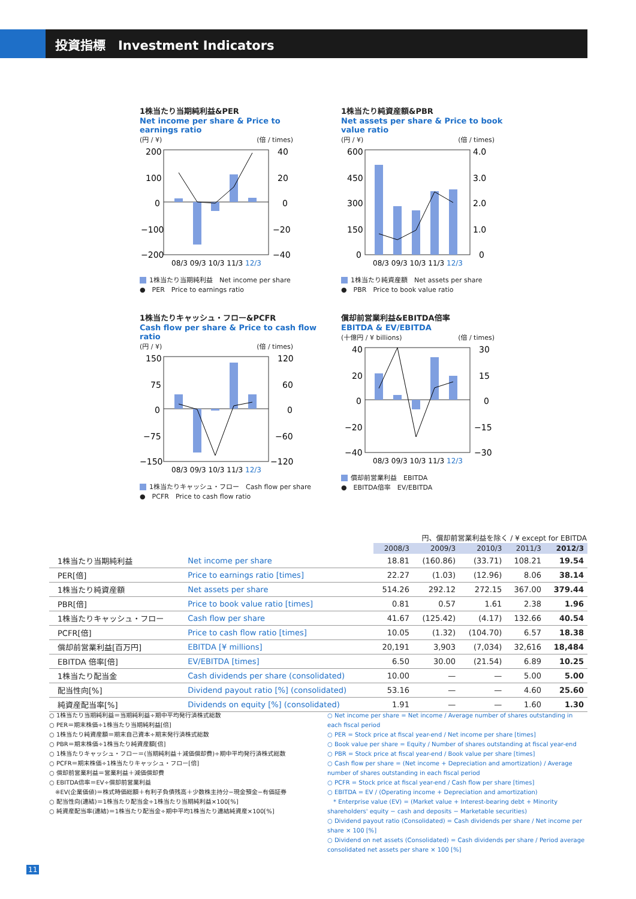投資指標　Investment Indicators
1株当たり当期純利益&PER
Net income per share & Price to earnings ratio
(円 / ¥) (倍 / times)
200
100
0
−100
−200
40
20
0
−20
−40
08/3 09/3 10/3 11/3
12/3
1株当たり当期純利益　Net income per share
●　PER　Price to earnings ratio
1株当たり純資産額&PBR
Net assets per share & Price to book value ratio
(円 / ¥) (倍 / times)
600
450
300
150
0
4.0
3.0
2.0
1.0
0
08/3 09/3 10/3 11/3
12/3
1株当たり純資産額　Net assets per share
●　PBR　Price to book value ratio
1株当たりキャッシュ・フロー&PCFR
Cash flow per share & Price to cash flow ratio
(円 / ¥) (倍 / times)
150
75
0
−75
−150
120
60
0
−60
−120
08/3 09/3 10/3 11/3
12/3
1株当たりキャッシュ・フロー　Cash flow per share
●　PCFR　Price to cash flow ratio
償却前営業利益&EBITDA倍率
EBITDA & EV/EBITDA
(十億円 / ¥ billions) (倍 / times)
40
20
0
−20
−40
30
15
0
−15
−30
08/3 09/3 10/3 11/3
12/3
償却前営業利益　EBITDA
●　EBITDA倍率　EV/EBITDA
円、償却前営業利益を除く / ¥ except for EBITDA
| | | 2008/3 | 2009/3 | 2010/3 | 2011/3 | 2012/3 |
| --- | --- | --- | --- | --- | --- | --- |
| 1株当たり当期純利益 | Net income per share | 18.81 | (160.86) | (33.71) | 108.21 | 19.54 |
| PER[倍] | Price to earnings ratio [times] | 22.27 | (1.03) | (12.96) | 8.06 | 38.14 |
| 1株当たり純資産額 | Net assets per share | 514.26 | 292.12 | 272.15 | 367.00 | 379.44 |
| PBR[倍] | Price to book value ratio [times] | 0.81 | 0.57 | 1.61 | 2.38 | 1.96 |
| 1株当たりキャッシュ・フロー | Cash flow per share | 41.67 | (125.42) | (4.17) | 132.66 | 40.54 |
| PCFR[倍] | Price to cash flow ratio [times] | 10.05 | (1.32) | (104.70) | 6.57 | 18.38 |
| 償却前営業利益[百万円] | EBITDA [¥ millions] | 20,191 | 3,903 | (7,034) | 32,616 | 18,484 |
| EBITDA 倍率[倍] | EV/EBITDA [times] | 6.50 | 30.00 | (21.54) | 6.89 | 10.25 |
| 1株当たり配当金 | Cash dividends per share (consolidated) | 10.00 | — | — | 5.00 | 5.00 |
| 配当性向[%] | Dividend payout ratio [%] (consolidated) | 53.16 | — | — | 4.60 | 25.60 |
| 純資産配当率[%] | Dividends on equity [%] (consolidated) | 1.91 | — | — | 1.60 | 1.30 |
○ 1株当たり当期純利益＝当期純利益÷期中平均発行済株式総数
○ PER＝期末株価÷1株当たり当期純利益[倍]
○ 1株当たり純資産額＝期末自己資本÷期末発行済株式総数
○ PBR＝期末株価÷1株当たり純資産額[倍]
○ 1株当たりキャッシュ・フロー＝(当期純利益＋減価償却費)÷期中平均発行済株式総数
○ PCFR＝期末株価÷1株当たりキャッシュ・フロー[倍]
○ 償却前営業利益＝営業利益＋減価償却費
○ EBITDA倍率＝EV÷償却前営業利益
　※EV(企業価値)＝株式時価総額＋有利子負債残高＋少数株主持分−現金預金−有価証券
○ 配当性向(連結)＝1株当たり配当金÷1株当たり当期純利益×100[%]
○ 純資産配当率(連結)＝1株当たり配当金÷期中平均1株当たり連結純資産×100[%]
○ Net income per share = Net income / Average number of shares outstanding in each fiscal period
○ PER = Stock price at fiscal year-end / Net income per share [times]
○ Book value per share = Equity / Number of shares outstanding at fiscal year-end
○ PBR = Stock price at fiscal year-end / Book value per share [times]
○ Cash flow per share = (Net income + Depreciation and amortization) / Average number of shares outstanding in each fiscal period
○ PCFR = Stock price at fiscal year-end / Cash flow per share [times]
○ EBITDA = EV / (Operating income + Depreciation and amortization)
　* Enterprise value (EV) = (Market value + Interest-bearing debt + Minority shareholders' equity − cash and deposits − Marketable securities)
○ Dividend payout ratio (Consolidated) = Cash dividends per share / Net income per share × 100 [%]
○ Dividend on net assets (Consolidated) = Cash dividends per share / Period average consolidated net assets per share × 100 [%]
11